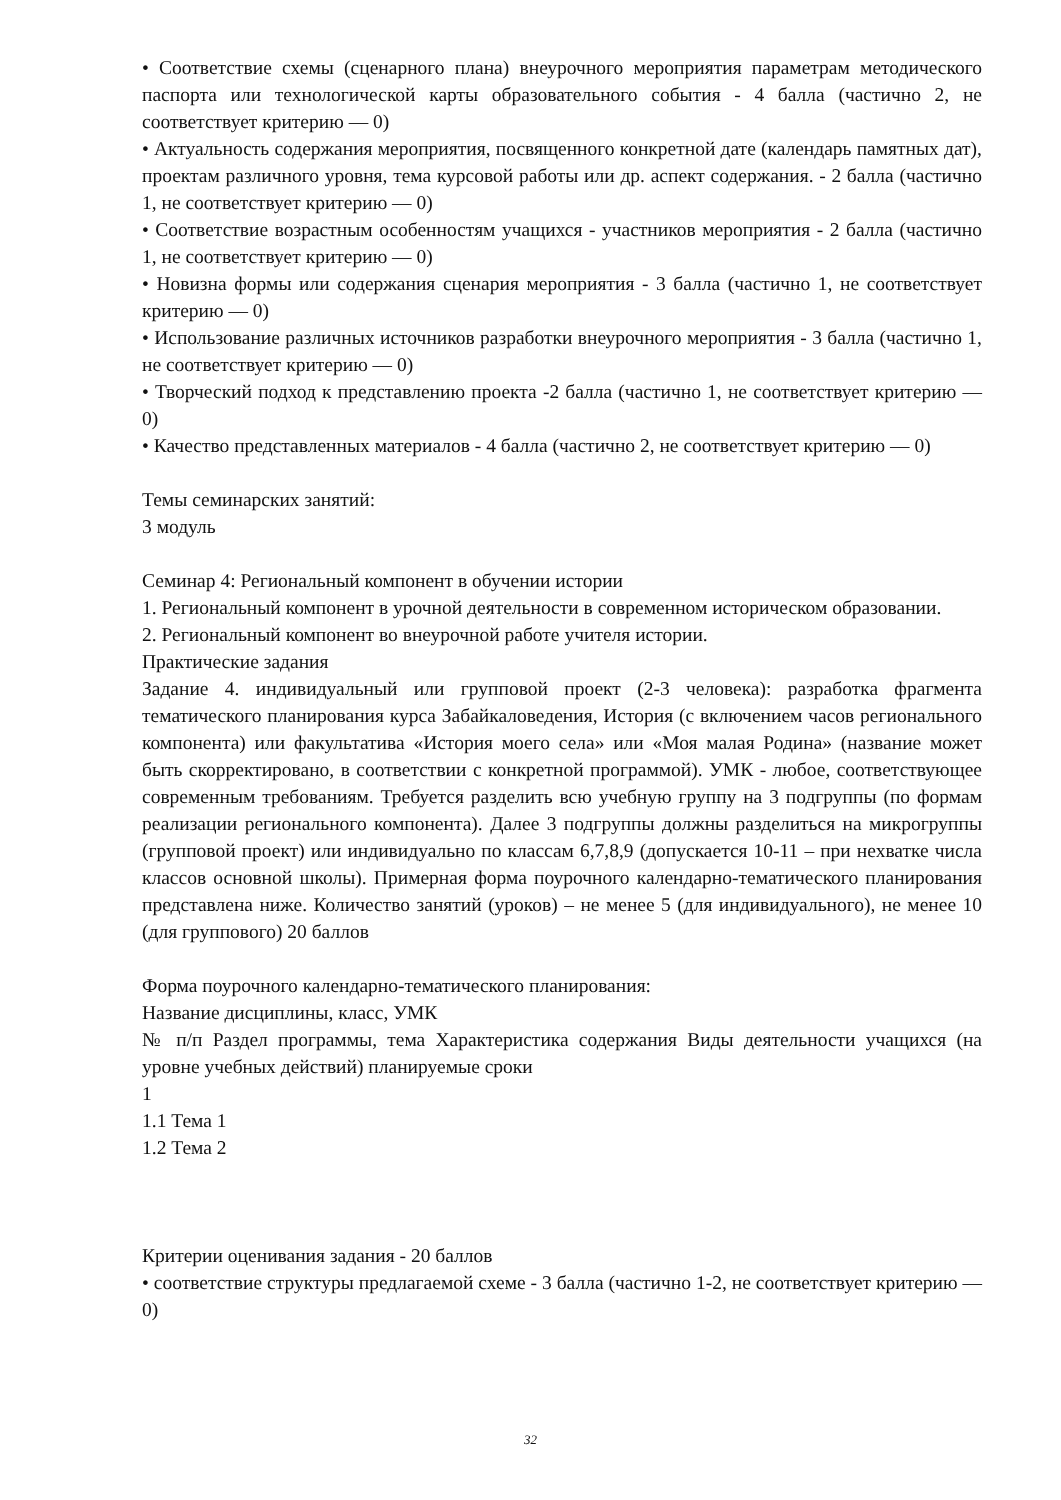• Соответствие схемы (сценарного плана) внеурочного мероприятия параметрам методического паспорта или технологической карты образовательного события - 4 балла (частично 2, не соответствует критерию — 0)
• Актуальность содержания мероприятия, посвященного конкретной дате (календарь памятных дат), проектам различного уровня, тема курсовой работы или др. аспект содержания. - 2 балла (частично 1, не соответствует критерию — 0)
• Соответствие возрастным особенностям учащихся - участников мероприятия - 2 балла (частично 1, не соответствует критерию — 0)
• Новизна формы или содержания сценария мероприятия - 3 балла (частично 1, не соответствует критерию — 0)
• Использование различных источников разработки внеурочного мероприятия - 3 балла (частично 1, не соответствует критерию — 0)
• Творческий подход к представлению проекта -2 балла (частично 1, не соответствует критерию — 0)
• Качество представленных материалов - 4 балла (частично 2, не соответствует критерию — 0)
Темы семинарских занятий:
3 модуль
Семинар 4: Региональный компонент в обучении истории
1. Региональный компонент в урочной деятельности в современном историческом образовании.
2. Региональный компонент во внеурочной работе учителя истории.
Практические задания
Задание 4. индивидуальный или групповой проект (2-3 человека): разработка фрагмента тематического планирования курса Забайкаловедения, История (с включением часов регионального компонента) или факультатива «История моего села» или «Моя малая Родина» (название может быть скорректировано, в соответствии с конкретной программой). УМК - любое, соответствующее современным требованиям. Требуется разделить всю учебную группу на 3 подгруппы (по формам реализации регионального компонента). Далее 3 подгруппы должны разделиться на микрогруппы (групповой проект) или индивидуально по классам 6,7,8,9 (допускается 10-11 – при нехватке числа классов основной школы). Примерная форма поурочного календарно-тематического планирования представлена ниже. Количество занятий (уроков) – не менее 5 (для индивидуального), не менее 10 (для группового) 20 баллов
Форма поурочного календарно-тематического планирования:
Название дисциплины, класс, УМК
№ п/п Раздел программы, тема Характеристика содержания Виды деятельности учащихся (на уровне учебных действий) планируемые сроки
1
1.1 Тема 1
1.2 Тема 2
Критерии оценивания задания - 20 баллов
• соответствие структуры предлагаемой схеме - 3 балла (частично 1-2, не соответствует критерию — 0)
32